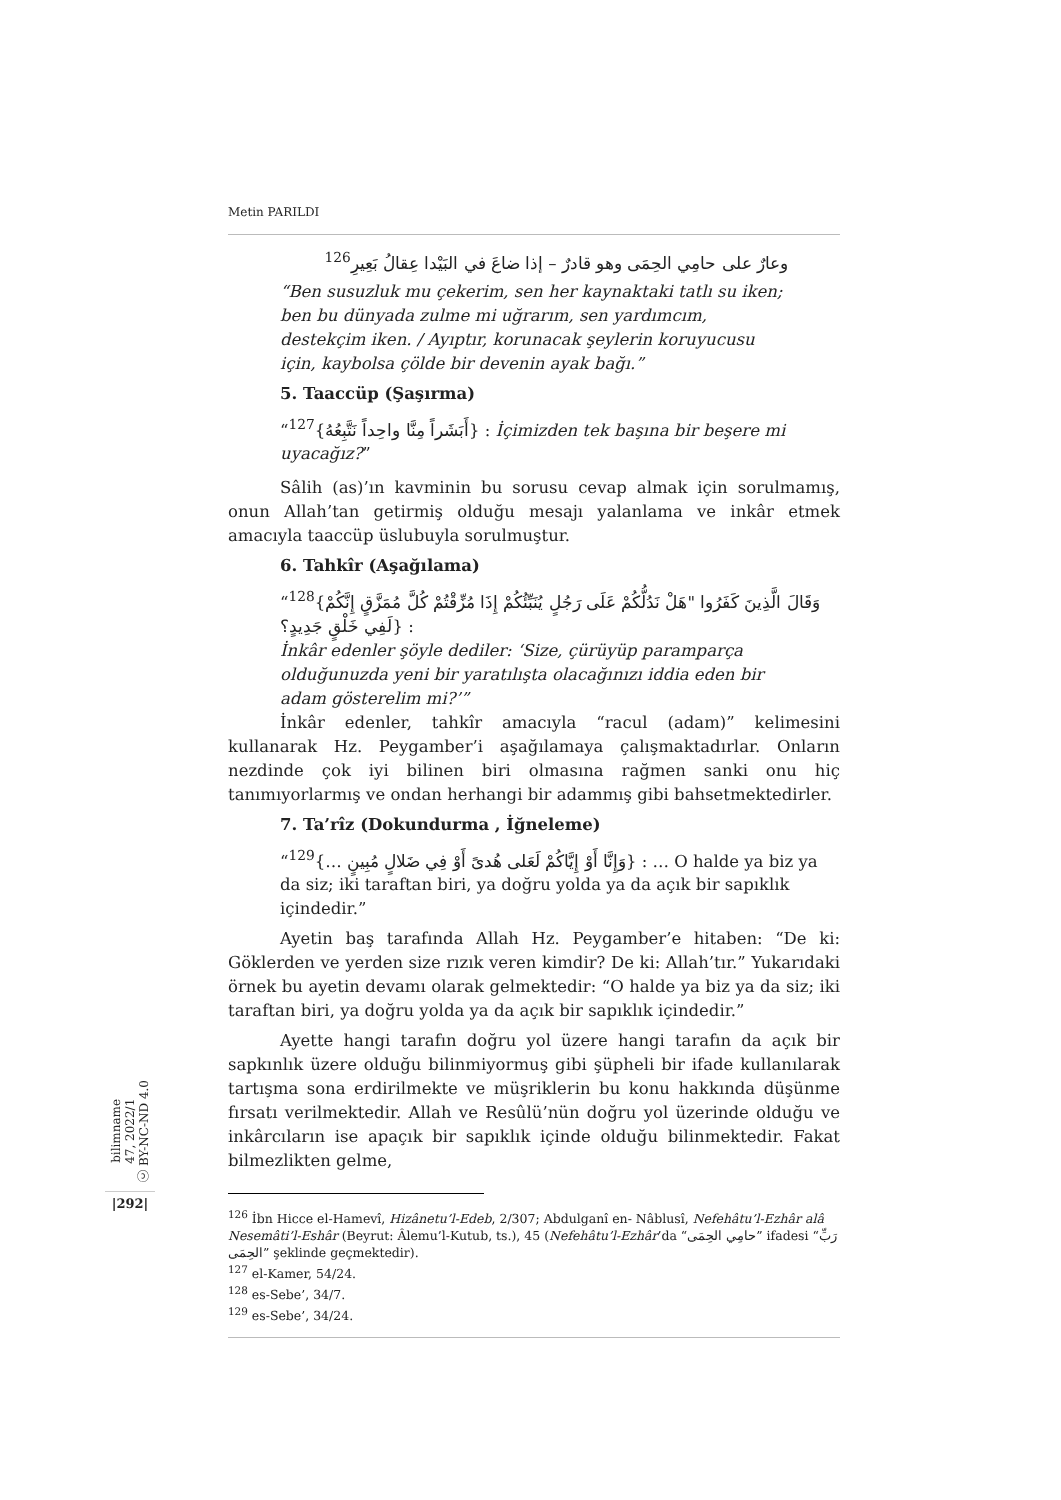Metin PARILDI
وعارٌ على حامِي الحِمَى وهو قادرٌ – إذا ضاعَ في البَيْدا عِقالُ بَعِيرِ<sup>126</sup>
“Ben susuzluk mu çekerim, sen her kaynaktaki tatlı su iken; ben bu dünyada zulme mi uğrarım, sen yardımcım, destekçim iken. / Ayıptır, korunacak şeylerin koruyucusu için, kaybolsa çölde bir devenin ayak bağı.”
5. Taaccüp (Şaşırma)
“<sup>127</sup>{أَبَشَراً مِنَّا واحِداً نَتَّبِعُهُ} : İçimizden tek başına bir beşere mi uyacağız?”
Sâlih (as)’ın kavminin bu sorusu cevap almak için sorulmamış, onun Allah’tan getirmiş olduğu mesajı yalanlama ve inkâr etmek amacıyla taaccüp üslubuyla sorulmuştur.
6. Tahkîr (Aşağılama)
“<sup>128</sup>{وَقَالَ الَّذِينَ كَفَرُوا "هَلْ نَدُلُّكُمْ عَلَى رَجُلٍ يُنَبِّئُكُمْ إِذَا مُزِّقْتُمْ كُلَّ مُمَزَّقٍ إِنَّكُمْ لَفِي خَلْقٍ جَدِيدٍ؟} :
İnkâr edenler şöyle dediler: ‘Size, çürüyüp paramparça olduğunuzda yeni bir yaratılışta olacağınızı iddia eden bir adam gösterelim mi?’”
İnkâr edenler, tahkîr amacıyla “racul (adam)” kelimesini kullanarak Hz. Peygamber’i aşağılamaya çalışmaktadırlar. Onların nezdinde çok iyi bilinen biri olmasına rağmen sanki onu hiç tanımıyorlarmış ve ondan herhangi bir adammış gibi bahsetmektedirler.
7. Ta’rîz (Dokundurma , İğneleme)
“<sup>129</sup>{… وَإِنَّا أَوْ إِيَّاكُمْ لَعَلى هُدىً أَوْ فِي ضَلالٍ مُبِينٍ} : … O halde ya biz ya da siz; iki taraftan biri, ya doğru yolda ya da açık bir sapıklık içindedir.”
Ayetin baş tarafında Allah Hz. Peygamber’e hitaben: “De ki: Göklerden ve yerden size rızık veren kimdir? De ki: Allah’tır.” Yukarıdaki örnek bu ayetin devamı olarak gelmektedir: “O halde ya biz ya da siz; iki taraftan biri, ya doğru yolda ya da açık bir sapıklık içindedir.”
Ayette hangi tarafın doğru yol üzere hangi tarafın da açık bir sapkınlık üzere olduğu bilinmiyormuş gibi şüpheli bir ifade kullanılarak tartışma sona erdirilmekte ve müşriklerin bu konu hakkında düşünme fırsatı verilmektedir. Allah ve Resûlü’nün doğru yol üzerinde olduğu ve inkârcıların ise apaçık bir sapıklık içinde olduğu bilinmektedir. Fakat bilmezlikten gelme,
<sup>126</sup> İbn Hicce el-Hamevî, Hizânetu’l-Edeb, 2/307; Abdulganî en- Nâblusî, Nefehâtu’l-Ezhâr alâ Nesemâti’l-Eshâr (Beyrut: Âlemu’l-Kutub, ts.), 45 (Nefehâtu’l-Ezhâr’da “حامِي الحِمَى” ifadesi “رَبِّ الحِمَى” şeklinde geçmektedir).
<sup>127</sup> el-Kamer, 54/24.
<sup>128</sup> es-Sebe’, 34/7.
<sup>129</sup> es-Sebe’, 34/24.
bilimname
47, 2022/1
ⓒ BY-NC-ND 4.0
|292|